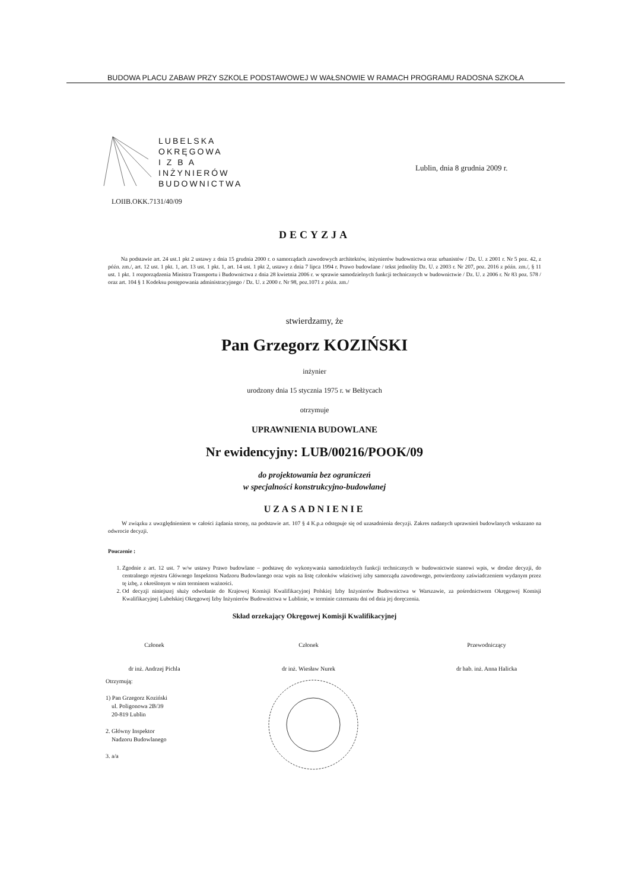BUDOWA PLACU ZABAW PRZY SZKOLE PODSTAWOWEJ W WAŁSNOWIE W RAMACH PROGRAMU RADOSNA SZKOŁA
LUBELSKA
OKRĘGOWA
I Z B A
INŻYNIERÓW
BUDOWNICTWA
LOIIB.OKK.7131/40/09
Lublin, dnia 8 grudnia 2009 r.
DECYZJA
Na podstawie art. 24 ust.1 pkt 2 ustawy z dnia 15 grudnia 2000 r. o samorządach zawodowych architektów, inżynierów budownictwa oraz urbanistów / Dz. U. z 2001 r. Nr 5 poz. 42, z późn. zm./, art. 12 ust. 1 pkt. 1, art. 13 ust. 1 pkt. 1, art. 14 ust. 1 pkt 2, ustawy z dnia 7 lipca 1994 r. Prawo budowlane / tekst jednolity Dz. U. z 2003 r. Nr 207, poz. 2016 z późn. zm./, § 11 ust. 1 pkt. 1 rozporządzenia Ministra Transportu i Budownictwa z dnia 28 kwietnia 2006 r. w sprawie samodzielnych funkcji technicznych w budownictwie / Dz. U. z 2006 r. Nr 83 poz. 578 / oraz art. 104 § 1 Kodeksu postępowania administracyjnego / Dz. U. z 2000 r. Nr 98, poz.1071 z późn. zm./
stwierdzamy, że
Pan Grzegorz KOZIŃSKI
inżynier
urodzony dnia 15 stycznia 1975 r. w Bełżycach
otrzymuje
UPRAWNIENIA BUDOWLANE
Nr ewidencyjny: LUB/00216/POOK/09
do projektowania bez ograniczeń
w specjalności konstrukcyjno-budowlanej
UZASADNIENIE
W związku z uwzględnieniem w całości żądania strony, na podstawie art. 107 § 4 K.p.a odstępuje się od uzasadnienia decyzji. Zakres nadanych uprawnień budowlanych wskazano na odwrocie decyzji.
Pouczenie :
1. Zgodnie z art. 12 ust. 7 w/w ustawy Prawo budowlane – podstawę do wykonywania samodzielnych funkcji technicznych w budownictwie stanowi wpis, w drodze decyzji, do centralnego rejestru Głównego Inspektora Nadzoru Budowlanego oraz wpis na listę członków właściwej izby samorządu zawodowego, potwierdzony zaświadczeniem wydanym przez tę izbę, z określonym w nim terminem ważności.
2. Od decyzji niniejszej służy odwołanie do Krajowej Komisji Kwalifikacyjnej Polskiej Izby Inżynierów Budownictwa w Warszawie, za pośrednictwem Okręgowej Komisji Kwalifikacyjnej Lubelskiej Okręgowej Izby Inżynierów Budownictwa w Lublinie, w terminie czternastu dni od dnia jej doręczenia.
Skład orzekający Okręgowej Komisji Kwalifikacyjnej
Członek
dr inż. Andrzej Pichla
Członek
dr inż. Wiesław Nurek
Przewodniczący
dr hab. inż. Anna Halicka
Otrzymują:
1) Pan Grzegorz Koziński
ul. Poligonowa 2B/39
20-819 Lublin
2. Główny Inspektor
Nadzoru Budowlanego
3. a/a